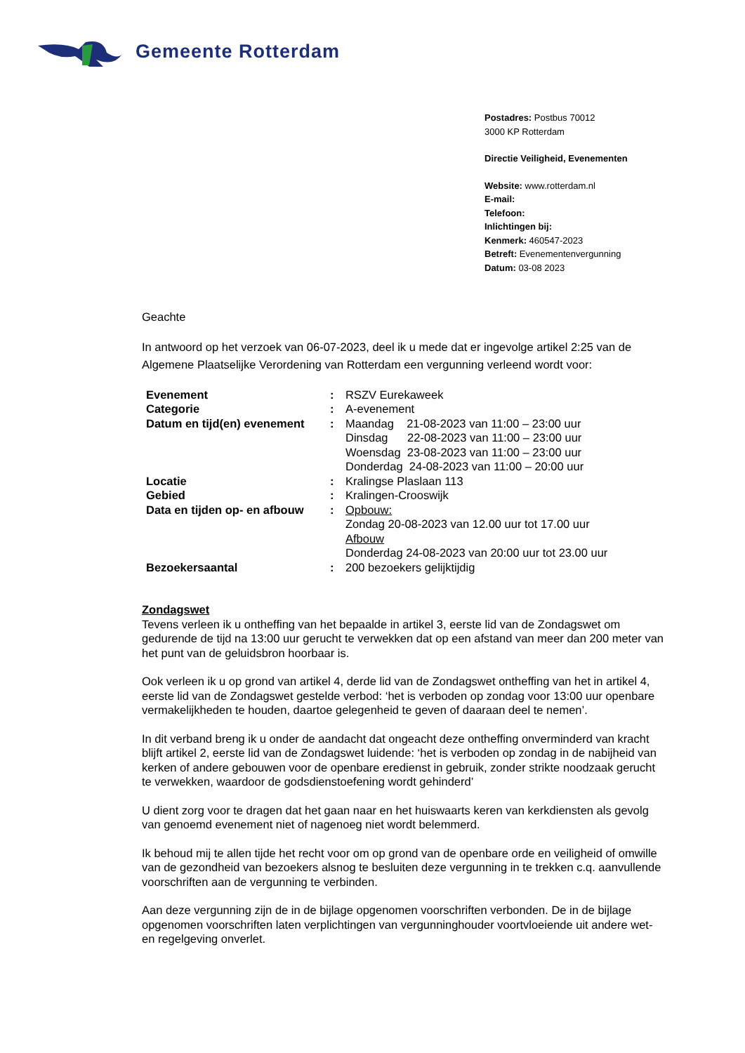Gemeente Rotterdam
Postadres: Postbus 70012
3000 KP Rotterdam
Directie Veiligheid, Evenementen
Website: www.rotterdam.nl
E-mail:
Telefoon:
Inlichtingen bij:
Kenmerk: 460547-2023
Betreft: Evenementenvergunning
Datum: 03-08 2023
Geachte
In antwoord op het verzoek van 06-07-2023, deel ik u mede dat er ingevolge artikel 2:25 van de Algemene Plaatselijke Verordening van Rotterdam een vergunning verleend wordt voor:
| Evenement | : | RSZV Eurekaweek |
| Categorie | : | A-evenement |
| Datum en tijd(en) evenement | : | Maandag 21-08-2023 van 11:00 – 23:00 uur Dinsdag 22-08-2023 van 11:00 – 23:00 uur Woensdag 23-08-2023 van 11:00 – 23:00 uur Donderdag 24-08-2023 van 11:00 – 20:00 uur |
| Locatie | : | Kralingse Plaslaan 113 |
| Gebied | : | Kralingen-Crooswijk |
| Data en tijden op- en afbouw | : | Opbouw: Zondag 20-08-2023 van 12.00 uur tot 17.00 uur Afbouw Donderdag 24-08-2023 van 20:00 uur tot 23.00 uur |
| Bezoekersaantal | : | 200 bezoekers gelijktijdig |
Zondagswet
Tevens verleen ik u ontheffing van het bepaalde in artikel 3, eerste lid van de Zondagswet om gedurende de tijd na 13:00 uur gerucht te verwekken dat op een afstand van meer dan 200 meter van het punt van de geluidsbron hoorbaar is.
Ook verleen ik u op grond van artikel 4, derde lid van de Zondagswet ontheffing van het in artikel 4, eerste lid van de Zondagswet gestelde verbod: ‘het is verboden op zondag voor 13:00 uur openbare vermakelijkheden te houden, daartoe gelegenheid te geven of daaraan deel te nemen’.
In dit verband breng ik u onder de aandacht dat ongeacht deze ontheffing onverminderd van kracht blijft artikel 2, eerste lid van de Zondagswet luidende: ‘het is verboden op zondag in de nabijheid van kerken of andere gebouwen voor de openbare eredienst in gebruik, zonder strikte noodzaak gerucht te verwekken, waardoor de godsdienstoefening wordt gehinderd’
U dient zorg voor te dragen dat het gaan naar en het huiswaarts keren van kerkdiensten als gevolg van genoemd evenement niet of nagenoeg niet wordt belemmerd.
Ik behoud mij te allen tijde het recht voor om op grond van de openbare orde en veiligheid of omwille van de gezondheid van bezoekers alsnog te besluiten deze vergunning in te trekken c.q. aanvullende voorschriften aan de vergunning te verbinden.
Aan deze vergunning zijn de in de bijlage opgenomen voorschriften verbonden. De in de bijlage opgenomen voorschriften laten verplichtingen van vergunninghouder voortvloeiende uit andere wet- en regelgeving onverlet.